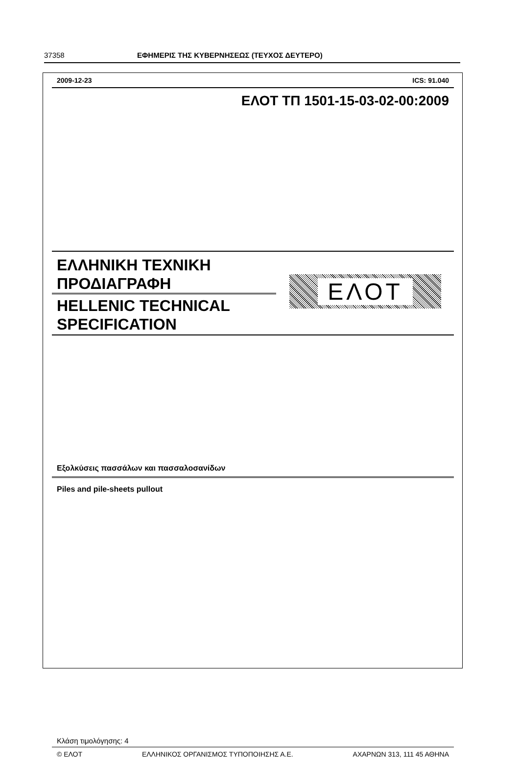37358 ΕΦΗΜΕΡΙΣ ΤΗΣ ΚΥΒΕΡΝΗΣΕΩΣ (ΤΕΥΧΟΣ ΔΕΥΤΕΡΟ)
2009-12-23 ICS: 91.040
ΕΛΟΤ ΤΠ 1501-15-03-02-00:2009
ΕΛΛΗΝΙΚΗ ΤΕΧΝΙΚΗ
ΠΡΟΔΙΑΓΡΑΦΗ
HELLENIC TECHNICAL
SPECIFICATION
ΕΛΟΤ
Εξολκύσεις πασσάλων και πασσαλοσανίδων
Piles and pile-sheets pullout
Κλάση τιμολόγησης: 4
© ΕΛΟΤ ΕΛΛΗΝΙΚΟΣ ΟΡΓΑΝΙΣΜΟΣ ΤΥΠΟΠΟΙΗΣΗΣ Α.Ε. ΑΧΑΡΝΩΝ 313, 111 45 ΑΘΗΝΑ